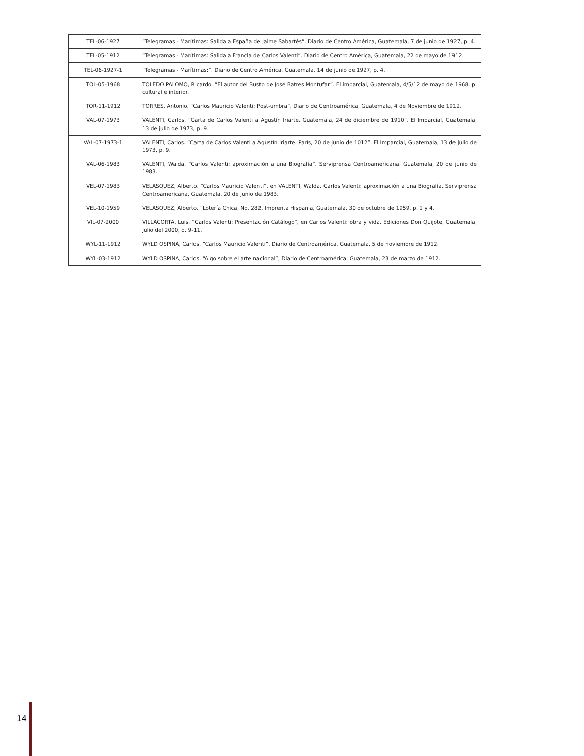| TEL-06-1927 | “Telegramas - Marítimas: Salida a España de Jaime Sabartés”. Diario de Centro América, Guatemala, 7 de junio de 1927, p. 4. |
| TEL-05-1912 | “Telegramas - Marítimas: Salida a Francia de Carlos Valenti”. Diario de Centro América, Guatemala, 22 de mayo de 1912. |
| TEL-06-1927-1 | “Telegramas - Marítimas:”. Diario de Centro América, Guatemala, 14 de junio de 1927, p. 4. |
| TOL-05-1968 | TOLEDO PALOMO, Ricardo. “El autor del Busto de José Batres Montufar”. El imparcial, Guatemala, 4/5/12 de mayo de 1968. p. cultural e interior. |
| TOR-11-1912 | TORRES, Antonio. “Carlos Mauricio Valenti: Post-umbra”, Diario de Centroamérica, Guatemala, 4 de Noviembre de 1912. |
| VAL-07-1973 | VALENTI, Carlos. “Carta de Carlos Valenti a Agustín Iriarte. Guatemala, 24 de diciembre de 1910”. El Imparcial, Guatemala, 13 de julio de 1973, p. 9. |
| VAL-07-1973-1 | VALENTI, Carlos. “Carta de Carlos Valenti a Agustín Iriarte. París, 20 de junio de 1012”. El Imparcial, Guatemala, 13 de julio de 1973, p. 9. |
| VAL-06-1983 | VALENTI, Walda. “Carlos Valenti: aproximación a una Biografía”. Serviprensa Centroamericana. Guatemala, 20 de junio de 1983. |
| VEL-07-1983 | VELÁSQUEZ, Alberto. “Carlos Mauricio Valenti”, en VALENTI, Walda. Carlos Valenti: aproximación a una Biografía. Serviprensa Centroamericana, Guatemala, 20 de junio de 1983. |
| VEL-10-1959 | VELÁSQUEZ, Alberto. “Lotería Chica, No. 282, Imprenta Hispania, Guatemala, 30 de octubre de 1959, p. 1 y 4. |
| VIL-07-2000 | VILLACORTA, Luis. “Carlos Valenti: Presentación Catálogo”, en Carlos Valenti: obra y vida. Ediciones Don Quijote, Guatemala, Julio del 2000, p. 9-11. |
| WYL-11-1912 | WYLD OSPINA, Carlos. “Carlos Mauricio Valenti”, Diario de Centroamérica, Guatemala, 5 de noviembre de 1912. |
| WYL-03-1912 | WYLD OSPINA, Carlos. “Algo sobre el arte nacional”, Diario de Centroamérica, Guatemala, 23 de marzo de 1912. |
14